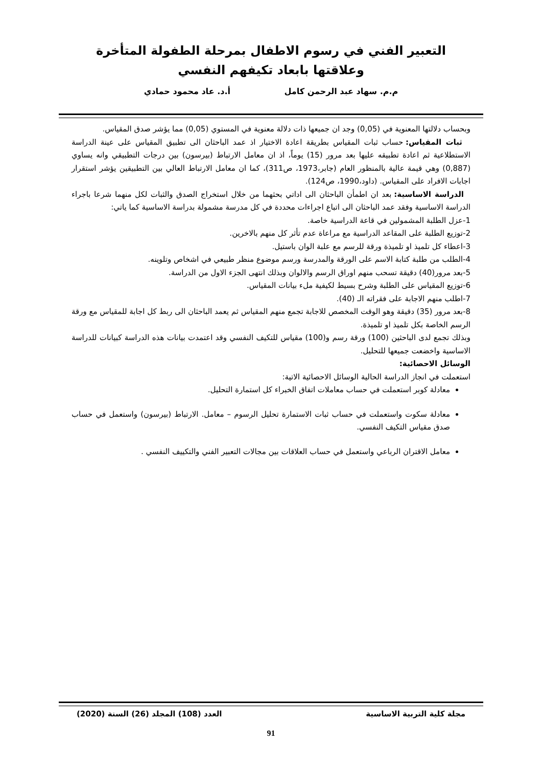التعبير الفني في رسوم الاطفال بمرحلة الطفولة المتأخرة وعلاقتها بابعاد تكيفهم النفسي
م.م. سهاد عبد الرحمن كامل أ.د. عاد محمود حمادي
وبحساب دلالتها المعنوية في (0,05) وجد ان جميعها ذات دلالة معنوية في المستوي (0,05) مما يؤشر صدق المقياس.
ثبات المقياس: حساب ثبات المقياس بطريقة اعادة الاختيار اذ عمد الباحثان الى تطبيق المقياس على عينة الدراسة الاستطلاعية ثم اعادة تطبيقه عليها بعد مرور (15) يوماً، اذ ان معامل الارتباط (بيرسون) بين درجات التطبيقي وانه يساوي (0,887) وهي قيمة عالية بالمنظور العام (جابر،1973، ص311)، كما ان معامل الارتباط العالي بين التطبيقين يؤشر استقرار اجابات الافراد على المقياس. (داود،1990، ص124).
الدراسة الاساسية: بعد ان اطمأن الباحثان الى اداتي بحثهما من خلال استخراج الصدق والثبات لكل منهما شرعا باجراء الدراسة الاساسية وفقد عمد الباحثان الى اتباع اجراءات محددة في كل مدرسة مشمولة بدراسة الاساسية كما ياتي:
1-عزل الطلبة المشمولين في قاعة الدراسية خاصة.
2-توزيع الطلبة على المقاعد الدراسية مع مراعاة عدم تأثر كل منهم بالاخرين.
3-اعطاء كل تلميذ او تلميذة ورقة للرسم مع علبة الوان باستيل.
4-الطلب من طلبة كتابة الاسم على الورقة والمدرسة ورسم موضوع منظر طبيعي في اشخاص وتلوينه.
5-بعد مرور(40) دقيقة تسحب منهم اوراق الرسم والالوان وبذلك انتهى الجزء الاول من الدراسة.
6-توزيع المقياس على الطلبة وشرح بسيط لكيفية ملء بيانات المقياس.
7-اطلب منهم الاجابة على فقراته الـ (40).
8-بعد مرور (35) دقيقة وهو الوقت المخصص للاجابة تجمع منهم المقياس ثم يعمد الباحثان الى ربط كل اجابة للمقياس مع ورقة الرسم الخاصة بكل تلميذ او تلميذة.
وبذلك تجمع لدى الباحثين (100) ورقة رسم و(100) مقياس للتكيف النفسي وقد اعتمدت بيانات هذه الدراسة كبيانات للدراسة الاساسية واخضعت جميعها للتحليل.
الوسائل الاحصائية:
استعملت في انجاز الدراسة الحالية الوسائل الاحصائية الاتية:
معادلة كوبر استعملت في حساب معاملات اتفاق الخبراء كل استمارة التحليل.
معادلة سكوت واستعملت في حساب ثبات الاستمارة تحليل الرسوم – معامل. الارتباط (بيرسون) واستعمل في حساب صدق مقياس التكيف النفسي.
معامل الاقتران الرباعي واستعمل في حساب العلاقات بين مجالات التعبير الفني والتكييف النفسي .
مجلة كلية التربية الاساسية العدد (108) المجلد (26) السنة (2020)
91